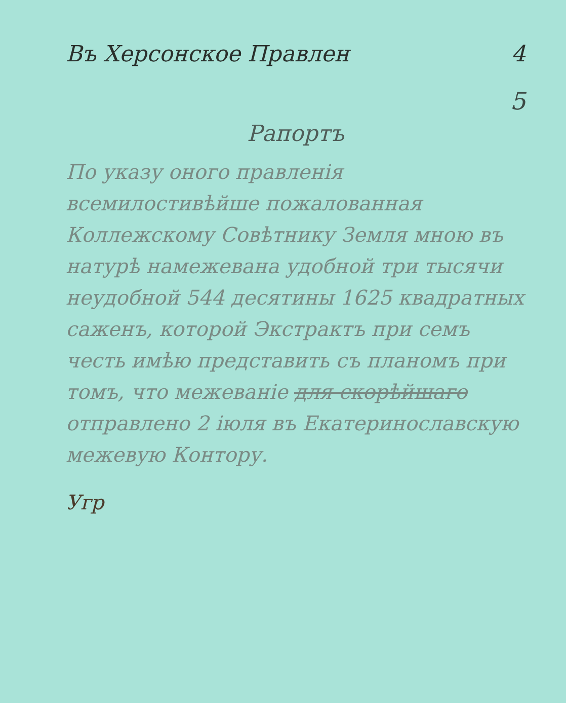Въ Херсонское Правлен 4
5
Рапортъ
По указу оного правле­нія всемилостивѣйше пожалованная Коллежскому Совѣтнику Земля мною въ натурѣ намежевана удобной три тысячи неудобной 544 десятины 1625 квадратных саженъ, которой Экстрактъ при семъ честь имѣю представить съ планомъ при томъ, что межеваніе для скорѣйшаго отправлено 2 іюля въ Екатеринославскую межевую Контору.
Угр